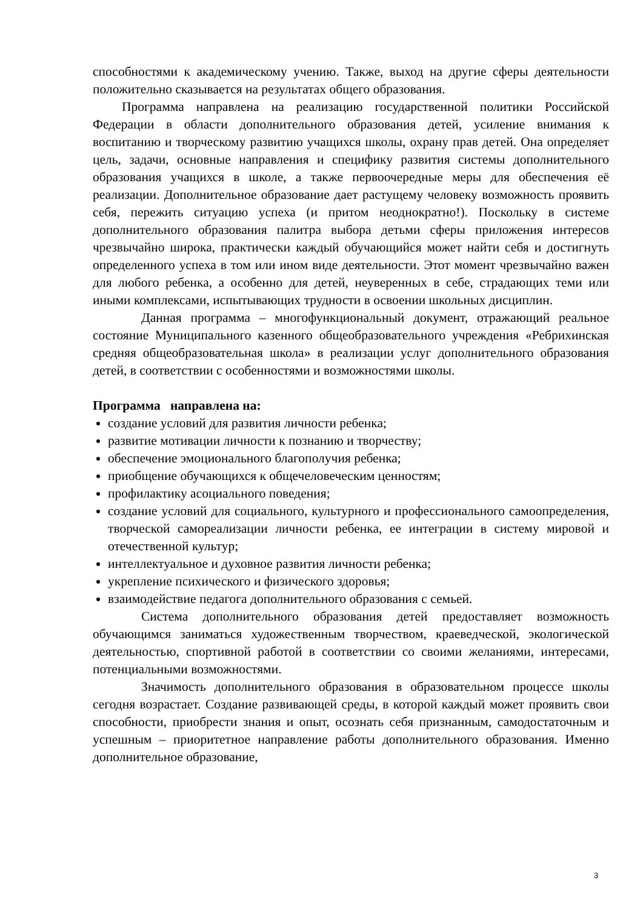способностями к академическому учению. Также, выход на другие сферы деятельности положительно сказывается на результатах общего образования.
Программа направлена на реализацию государственной политики Российской Федерации в области дополнительного образования детей, усиление внимания к воспитанию и творческому развитию учащихся школы, охрану прав детей. Она определяет цель, задачи, основные направления и специфику развития системы дополнительного образования учащихся в школе, а также первоочередные меры для обеспечения её реализации. Дополнительное образование дает растущему человеку возможность проявить себя, пережить ситуацию успеха (и притом неоднократно!). Поскольку в системе дополнительного образования палитра выбора детьми сферы приложения интересов чрезвычайно широка, практически каждый обучающийся может найти себя и достигнуть определенного успеха в том или ином виде деятельности. Этот момент чрезвычайно важен для любого ребенка, а особенно для детей, неуверенных в себе, страдающих теми или иными комплексами, испытывающих трудности в освоении школьных дисциплин.
Данная программа – многофункциональный документ, отражающий реальное состояние Муниципального казенного общеобразовательного учреждения «Ребрихинская средняя общеобразовательная школа» в реализации услуг дополнительного образования детей, в соответствии с особенностями и возможностями школы.
Программа направлена на:
создание условий для развития личности ребенка;
развитие мотивации личности к познанию и творчеству;
обеспечение эмоционального благополучия ребенка;
приобщение обучающихся к общечеловеческим ценностям;
профилактику асоциального поведения;
создание условий для социального, культурного и профессионального самоопределения, творческой самореализации личности ребенка, ее интеграции в систему мировой и отечественной культур;
интеллектуальное и духовное развития личности ребенка;
укрепление психического и физического здоровья;
взаимодействие педагога дополнительного образования с семьей.
Система дополнительного образования детей предоставляет возможность обучающимся заниматься художественным творчеством, краеведческой, экологической деятельностью, спортивной работой в соответствии со своими желаниями, интересами, потенциальными возможностями.
Значимость дополнительного образования в образовательном процессе школы сегодня возрастает. Создание развивающей среды, в которой каждый может проявить свои способности, приобрести знания и опыт, осознать себя признанным, самодостаточным и успешным – приоритетное направление работы дополнительного образования. Именно дополнительное образование,
3